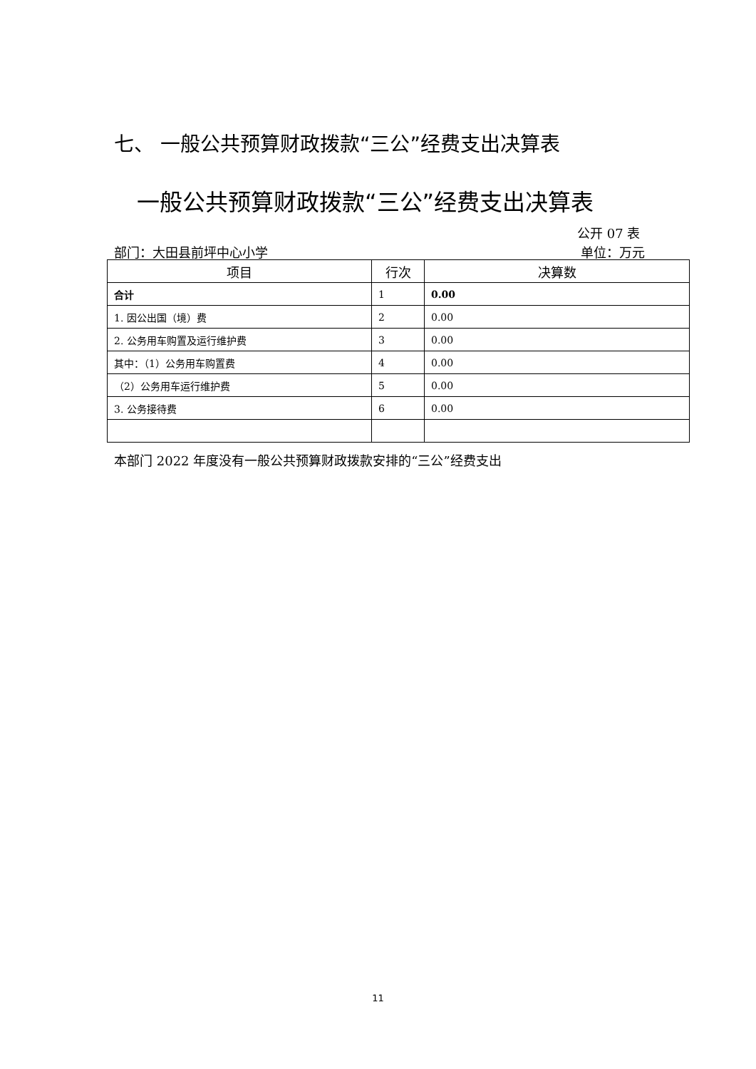七、 一般公共预算财政拨款“三公”经费支出决算表
一般公共预算财政拨款“三公”经费支出决算表
公开 07 表
部门：大田县前坪中心小学 单位：万元
| 项目 | 行次 | 决算数 |
| --- | --- | --- |
| 合计 | 1 | 0.00 |
| 1. 因公出国（境）费 | 2 | 0.00 |
| 2. 公务用车购置及运行维护费 | 3 | 0.00 |
| 其中：（1）公务用车购置费 | 4 | 0.00 |
| （2）公务用车运行维护费 | 5 | 0.00 |
| 3. 公务接待费 | 6 | 0.00 |
本部门 2022 年度没有一般公共预算财政拨款安排的“三公”经费支出
11